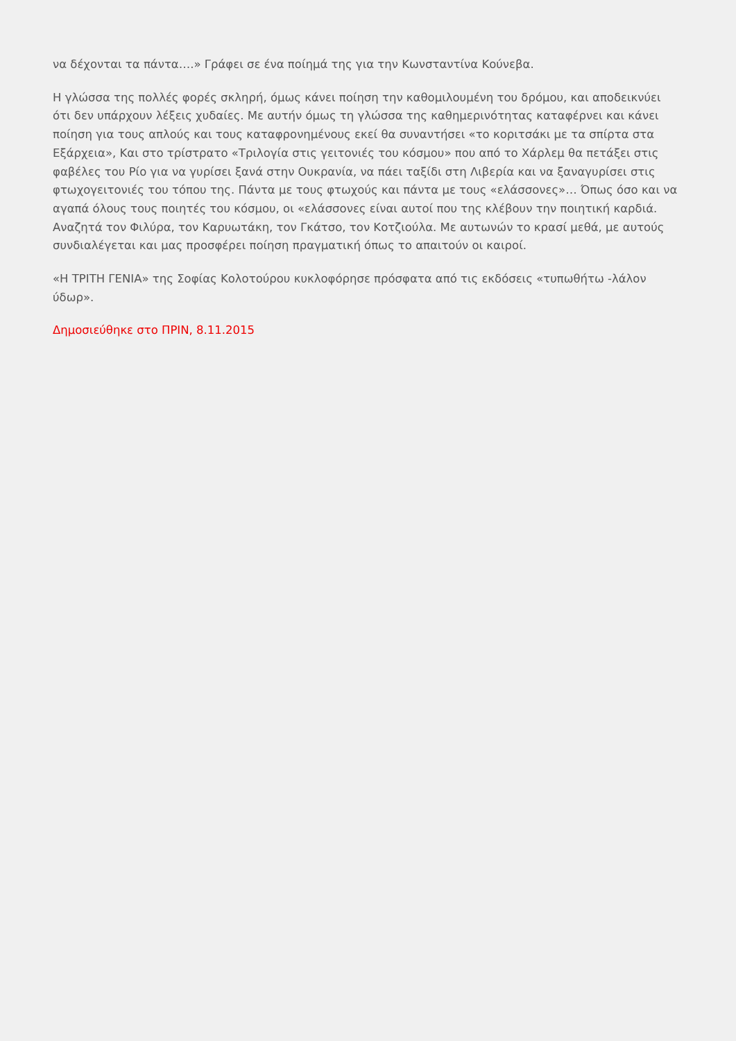να δέχονται τα πάντα….» Γράφει σε ένα ποίημά της για την Κωνσταντίνα Κούνεβα.
Η γλώσσα της πολλές φορές σκληρή, όμως κάνει ποίηση την καθομιλουμένη του δρόμου, και αποδεικνύει ότι δεν υπάρχουν λέξεις χυδαίες. Με αυτήν όμως τη γλώσσα της καθημερινότητας καταφέρνει και κάνει ποίηση για τους απλούς και τους καταφρονημένους εκεί θα συναντήσει «το κοριτσάκι με τα σπίρτα στα Εξάρχεια», Και στο τρίστρατο «Τριλογία στις γειτονιές του κόσμου» που από το Χάρλεμ θα πετάξει στις φαβέλες του Ρίο για να γυρίσει ξανά στην Ουκρανία, να πάει ταξίδι στη Λιβερία και να ξαναγυρίσει στις φτωχογειτονιές του τόπου της. Πάντα με τους φτωχούς και πάντα με τους «ελάσσονες»… Όπως όσο και να αγαπά όλους τους ποιητές του κόσμου, οι «ελάσσονες είναι αυτοί που της κλέβουν την ποιητική καρδιά. Αναζητά τον Φιλύρα, τον Καρυωτάκη, τον Γκάτσο, τον Κοτζιούλα. Με αυτωνών το κρασί μεθά, με αυτούς συνδιαλέγεται και μας προσφέρει ποίηση πραγματική όπως το απαιτούν οι καιροί.
«Η ΤΡΙΤΗ ΓΕΝΙΑ» της Σοφίας Κολοτούρου κυκλοφόρησε πρόσφατα από τις εκδόσεις «τυπωθήτω -λάλον ύδωρ».
Δημοσιεύθηκε στο ΠΡΙΝ, 8.11.2015